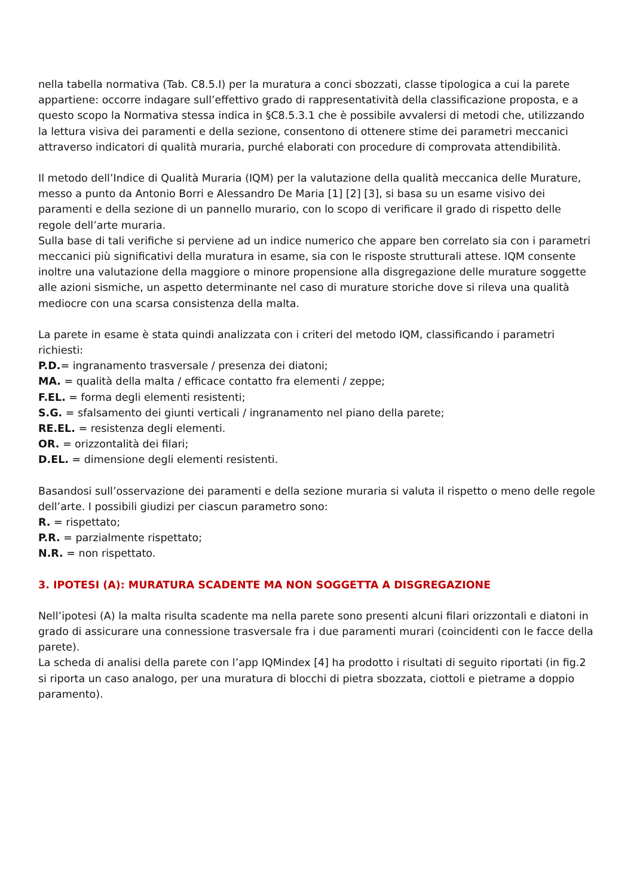nella tabella normativa (Tab. C8.5.I) per la muratura a conci sbozzati, classe tipologica a cui la parete appartiene: occorre indagare sull’effettivo grado di rappresentatività della classificazione proposta, e a questo scopo la Normativa stessa indica in §C8.5.3.1 che è possibile avvalersi di metodi che, utilizzando la lettura visiva dei paramenti e della sezione, consentono di ottenere stime dei parametri meccanici attraverso indicatori di qualità muraria, purché elaborati con procedure di comprovata attendibilità.
Il metodo dell’Indice di Qualità Muraria (IQM) per la valutazione della qualità meccanica delle Murature, messo a punto da Antonio Borri e Alessandro De Maria [1] [2] [3], si basa su un esame visivo dei paramenti e della sezione di un pannello murario, con lo scopo di verificare il grado di rispetto delle regole dell’arte muraria.
Sulla base di tali verifiche si perviene ad un indice numerico che appare ben correlato sia con i parametri meccanici più significativi della muratura in esame, sia con le risposte strutturali attese. IQM consente inoltre una valutazione della maggiore o minore propensione alla disgregazione delle murature soggette alle azioni sismiche, un aspetto determinante nel caso di murature storiche dove si rileva una qualità mediocre con una scarsa consistenza della malta.
La parete in esame è stata quindi analizzata con i criteri del metodo IQM, classificando i parametri richiesti:
P.D.= ingranamento trasversale / presenza dei diatoni;
MA. = qualità della malta / efficace contatto fra elementi / zeppe;
F.EL. = forma degli elementi resistenti;
S.G. = sfalsamento dei giunti verticali / ingranamento nel piano della parete;
RE.EL. = resistenza degli elementi.
OR. = orizzontalità dei filari;
D.EL. = dimensione degli elementi resistenti.
Basandosi sull’osservazione dei paramenti e della sezione muraria si valuta il rispetto o meno delle regole dell’arte. I possibili giudizi per ciascun parametro sono:
R. = rispettato;
P.R. = parzialmente rispettato;
N.R. = non rispettato.
3. IPOTESI (A): MURATURA SCADENTE MA NON SOGGETTA A DISGREGAZIONE
Nell’ipotesi (A) la malta risulta scadente ma nella parete sono presenti alcuni filari orizzontali e diatoni in grado di assicurare una connessione trasversale fra i due paramenti murari (coincidenti con le facce della parete).
La scheda di analisi della parete con l’app IQMindex [4] ha prodotto i risultati di seguito riportati (in fig.2 si riporta un caso analogo, per una muratura di blocchi di pietra sbozzata, ciottoli e pietrame a doppio paramento).